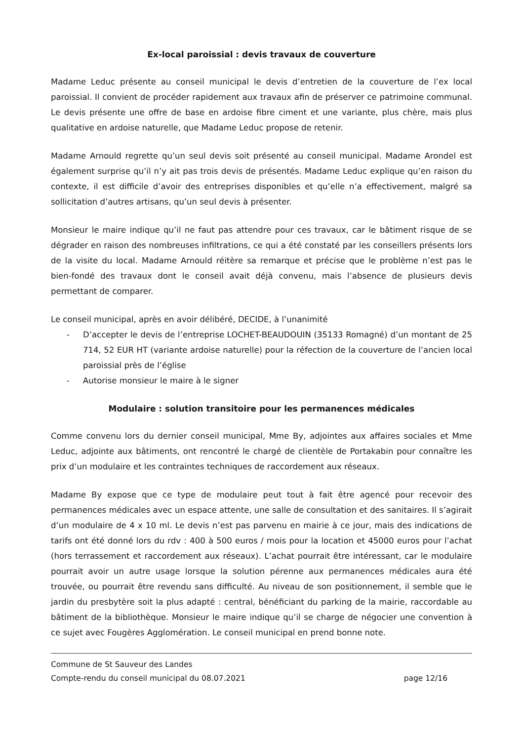Ex-local paroissial : devis travaux de couverture
Madame Leduc présente au conseil municipal le devis d’entretien de la couverture de l’ex local paroissial. Il convient de procéder rapidement aux travaux afin de préserver ce patrimoine communal. Le devis présente une offre de base en ardoise fibre ciment et une variante, plus chère, mais plus qualitative en ardoise naturelle, que Madame Leduc propose de retenir.
Madame Arnould regrette qu’un seul devis soit présenté au conseil municipal. Madame Arondel est également surprise qu’il n’y ait pas trois devis de présentés. Madame Leduc explique qu’en raison du contexte, il est difficile d’avoir des entreprises disponibles et qu’elle n’a effectivement, malgré sa sollicitation d’autres artisans, qu’un seul devis à présenter.
Monsieur le maire indique qu’il ne faut pas attendre pour ces travaux, car le bâtiment risque de se dégrader en raison des nombreuses infiltrations, ce qui a été constaté par les conseillers présents lors de la visite du local. Madame Arnould réitère sa remarque et précise que le problème n’est pas le bien-fondé des travaux dont le conseil avait déjà convenu, mais l’absence de plusieurs devis permettant de comparer.
Le conseil municipal, après en avoir délibéré, DECIDE, à l’unanimité
- D’accepter le devis de l’entreprise LOCHET-BEAUDOUIN (35133 Romagné) d’un montant de 25 714, 52 EUR HT (variante ardoise naturelle) pour la réfection de la couverture de l’ancien local paroissial près de l’église
- Autorise monsieur le maire à le signer
Modulaire : solution transitoire pour les permanences médicales
Comme convenu lors du dernier conseil municipal, Mme By, adjointes aux affaires sociales et Mme Leduc, adjointe aux bâtiments, ont rencontré le chargé de clientèle de Portakabin pour connaître les prix d’un modulaire et les contraintes techniques de raccordement aux réseaux.
Madame By expose que ce type de modulaire peut tout à fait être agencé pour recevoir des permanences médicales avec un espace attente, une salle de consultation et des sanitaires. Il s’agirait d’un modulaire de 4 x 10 ml. Le devis n’est pas parvenu en mairie à ce jour, mais des indications de tarifs ont été donné lors du rdv : 400 à 500 euros / mois pour la location et 45000 euros pour l’achat (hors terrassement et raccordement aux réseaux). L’achat pourrait être intéressant, car le modulaire pourrait avoir un autre usage lorsque la solution pérenne aux permanences médicales aura été trouvée, ou pourrait être revendu sans difficulté. Au niveau de son positionnement, il semble que le jardin du presbytère soit la plus adapté : central, bénéficiant du parking de la mairie, raccordable au bâtiment de la bibliothèque. Monsieur le maire indique qu’il se charge de négocier une convention à ce sujet avec Fougères Agglomération. Le conseil municipal en prend bonne note.
Commune de St Sauveur des Landes
Compte-rendu du conseil municipal du 08.07.2021 page 12/16